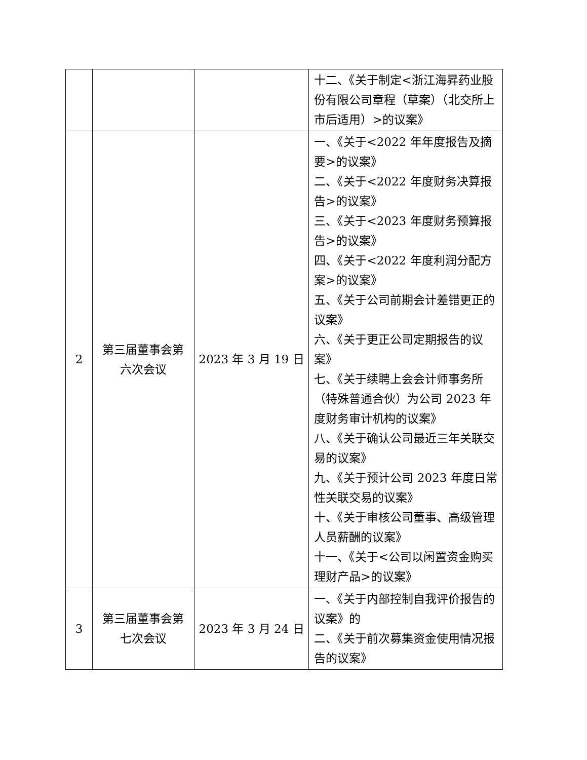| | | | 十二、《关于制定<浙江海昇药业股份有限公司章程（草案）（北交所上市后适用）>的议案》 |
| 2 | 第三届董事会第六次会议 | 2023 年 3 月 19 日 | 一、《关于<2022 年年度报告及摘要>的议案》 二、《关于<2022 年度财务决算报告>的议案》 三、《关于<2023 年度财务预算报告>的议案》 四、《关于<2022 年度利润分配方案>的议案》 五、《关于公司前期会计差错更正的议案》 六、《关于更正公司定期报告的议案》 七、《关于续聘上会会计师事务所（特殊普通合伙）为公司 2023 年度财务审计机构的议案》 八、《关于确认公司最近三年关联交易的议案》 九、《关于预计公司 2023 年度日常性关联交易的议案》 十、《关于审核公司董事、高级管理人员薪酬的议案》 十一、《关于<公司以闲置资金购买理财产品>的议案》 |
| 3 | 第三届董事会第七次会议 | 2023 年 3 月 24 日 | 一、《关于内部控制自我评价报告的议案》的 二、《关于前次募集资金使用情况报告的议案》 |